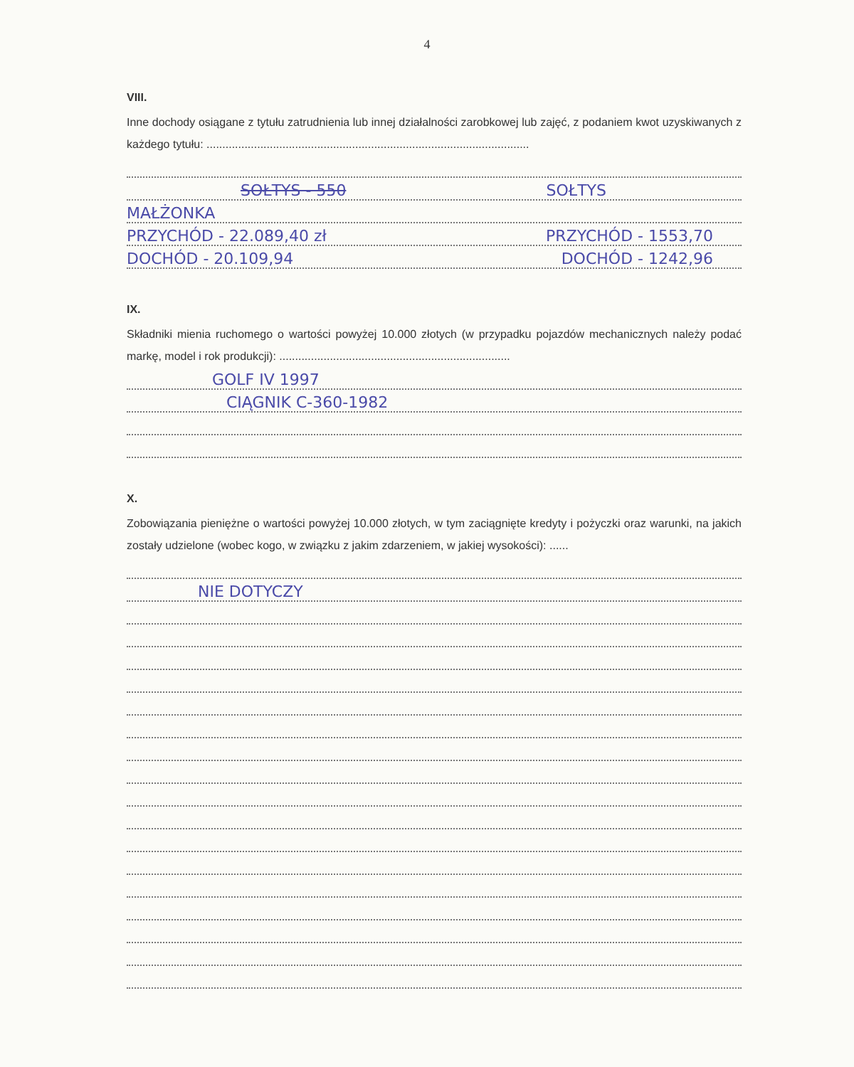4
VIII.
Inne dochody osiągane z tytułu zatrudnienia lub innej działalności zarobkowej lub zajęć, z podaniem kwot uzyskiwanych z każdego tytułu: ......................................................................................................
SOŁTYS - 550 SOŁTYS
MAŁŻONKA
PRZYCHÓD - 22.089,40 zł PRZYCHÓD - 1553,70
DOCHÓD - 20.109,94 DOCHÓD - 1242,96
IX.
Składniki mienia ruchomego o wartości powyżej 10.000 złotych (w przypadku pojazdów mechanicznych należy podać markę, model i rok produkcji): .........................................................................
GOLF IV 1997
CIĄGNIK C-360-1982
X.
Zobowiązania pieniężne o wartości powyżej 10.000 złotych, w tym zaciągnięte kredyty i pożyczki oraz warunki, na jakich zostały udzielone (wobec kogo, w związku z jakim zdarzeniem, w jakiej wysokości): ......
NIE DOTYCZY